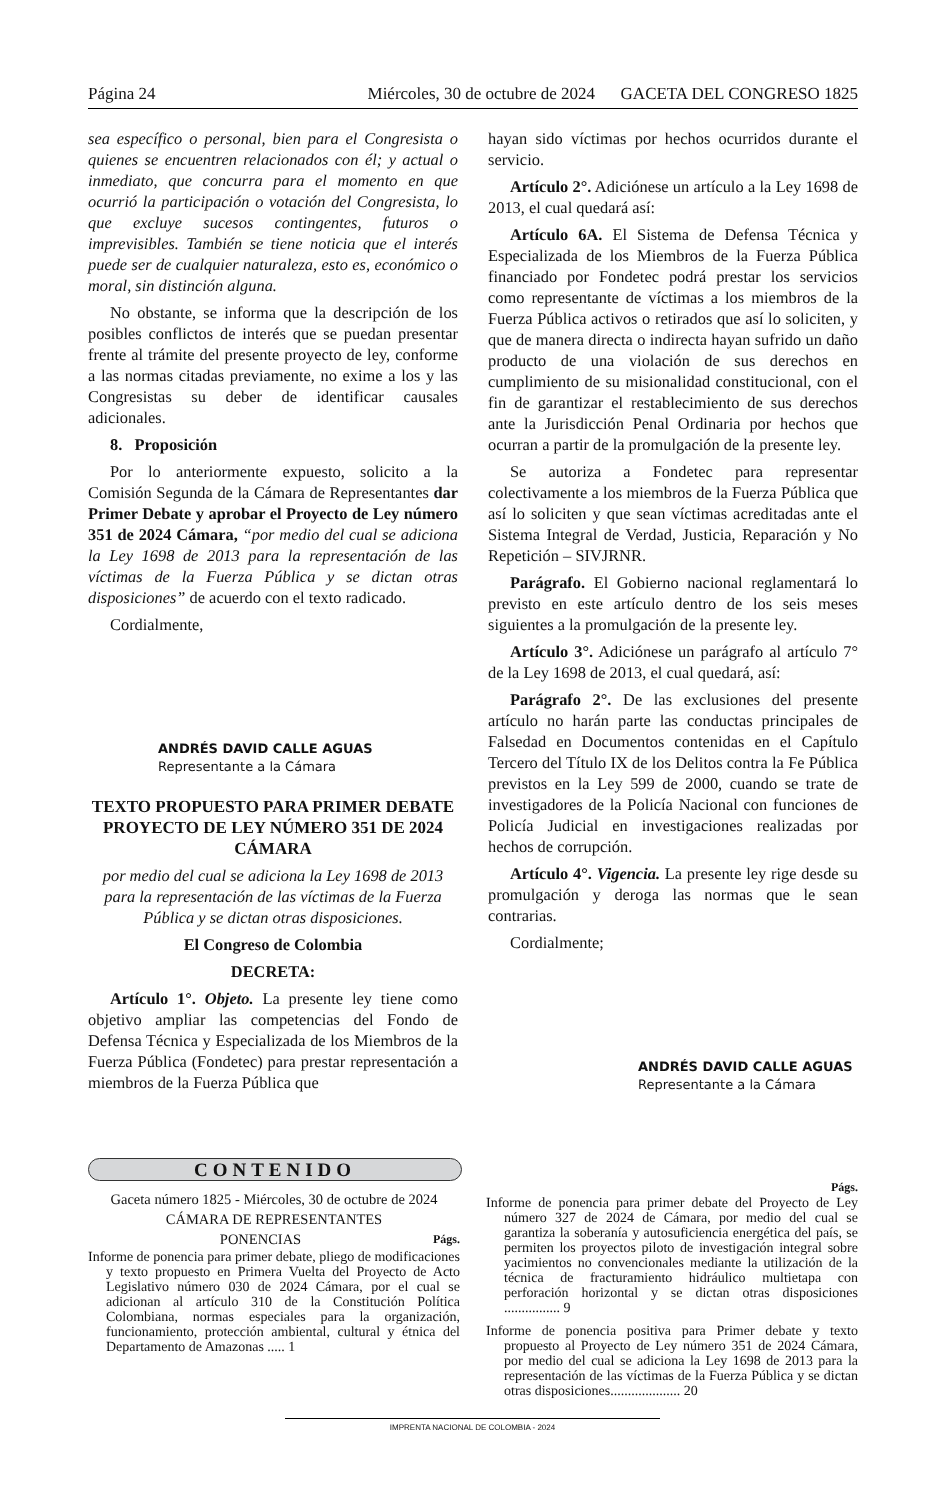Página 24 Miércoles, 30 de octubre de 2024 GACETA DEL CONGRESO 1825
sea específico o personal, bien para el Congresista o quienes se encuentren relacionados con él; y actual o inmediato, que concurra para el momento en que ocurrió la participación o votación del Congresista, lo que excluye sucesos contingentes, futuros o imprevisibles. También se tiene noticia que el interés puede ser de cualquier naturaleza, esto es, económico o moral, sin distinción alguna.
No obstante, se informa que la descripción de los posibles conflictos de interés que se puedan presentar frente al trámite del presente proyecto de ley, conforme a las normas citadas previamente, no exime a los y las Congresistas su deber de identificar causales adicionales.
8. Proposición
Por lo anteriormente expuesto, solicito a la Comisión Segunda de la Cámara de Representantes dar Primer Debate y aprobar el Proyecto de Ley número 351 de 2024 Cámara, “por medio del cual se adiciona la Ley 1698 de 2013 para la representación de las víctimas de la Fuerza Pública y se dictan otras disposiciones” de acuerdo con el texto radicado.
Cordialmente,
ANDRÉS DAVID CALLE AGUAS
Representante a la Cámara
TEXTO PROPUESTO PARA PRIMER DEBATE PROYECTO DE LEY NÚMERO 351 DE 2024 CÁMARA
por medio del cual se adiciona la Ley 1698 de 2013 para la representación de las víctimas de la Fuerza Pública y se dictan otras disposiciones.
El Congreso de Colombia
DECRETA:
Artículo 1°. Objeto. La presente ley tiene como objetivo ampliar las competencias del Fondo de Defensa Técnica y Especializada de los Miembros de la Fuerza Pública (Fondetec) para prestar representación a miembros de la Fuerza Pública que
hayan sido víctimas por hechos ocurridos durante el servicio.
Artículo 2°. Adiciónese un artículo a la Ley 1698 de 2013, el cual quedará así:
Artículo 6A. El Sistema de Defensa Técnica y Especializada de los Miembros de la Fuerza Pública financiado por Fondetec podrá prestar los servicios como representante de víctimas a los miembros de la Fuerza Pública activos o retirados que así lo soliciten, y que de manera directa o indirecta hayan sufrido un daño producto de una violación de sus derechos en cumplimiento de su misionalidad constitucional, con el fin de garantizar el restablecimiento de sus derechos ante la Jurisdicción Penal Ordinaria por hechos que ocurran a partir de la promulgación de la presente ley.
Se autoriza a Fondetec para representar colectivamente a los miembros de la Fuerza Pública que así lo soliciten y que sean víctimas acreditadas ante el Sistema Integral de Verdad, Justicia, Reparación y No Repetición – SIVJRNR.
Parágrafo. El Gobierno nacional reglamentará lo previsto en este artículo dentro de los seis meses siguientes a la promulgación de la presente ley.
Artículo 3°. Adiciónese un parágrafo al artículo 7° de la Ley 1698 de 2013, el cual quedará, así:
Parágrafo 2°. De las exclusiones del presente artículo no harán parte las conductas principales de Falsedad en Documentos contenidas en el Capítulo Tercero del Título IX de los Delitos contra la Fe Pública previstos en la Ley 599 de 2000, cuando se trate de investigadores de la Policía Nacional con funciones de Policía Judicial en investigaciones realizadas por hechos de corrupción.
Artículo 4°. Vigencia. La presente ley rige desde su promulgación y deroga las normas que le sean contrarias.
Cordialmente;
ANDRÉS DAVID CALLE AGUAS
Representante a la Cámara
CONTENIDO
Gaceta número 1825 - Miércoles, 30 de octubre de 2024
CÁMARA DE REPRESENTANTES
PONENCIAS Págs.
Informe de ponencia para primer debate, pliego de modificaciones y texto propuesto en Primera Vuelta del Proyecto de Acto Legislativo número 030 de 2024 Cámara, por el cual se adicionan al artículo 310 de la Constitución Política Colombiana, normas especiales para la organización, funcionamiento, protección ambiental, cultural y étnica del Departamento de Amazonas ..... 1
Págs.
Informe de ponencia para primer debate del Proyecto de Ley número 327 de 2024 de Cámara, por medio del cual se garantiza la soberanía y autosuficiencia energética del país, se permiten los proyectos piloto de investigación integral sobre yacimientos no convencionales mediante la utilización de la técnica de fracturamiento hidráulico multietapa con perforación horizontal y se dictan otras disposiciones ................ 9
Informe de ponencia positiva para Primer debate y texto propuesto al Proyecto de Ley número 351 de 2024 Cámara, por medio del cual se adiciona la Ley 1698 de 2013 para la representación de las víctimas de la Fuerza Pública y se dictan otras disposiciones.................... 20
IMPRENTA NACIONAL DE COLOMBIA - 2024